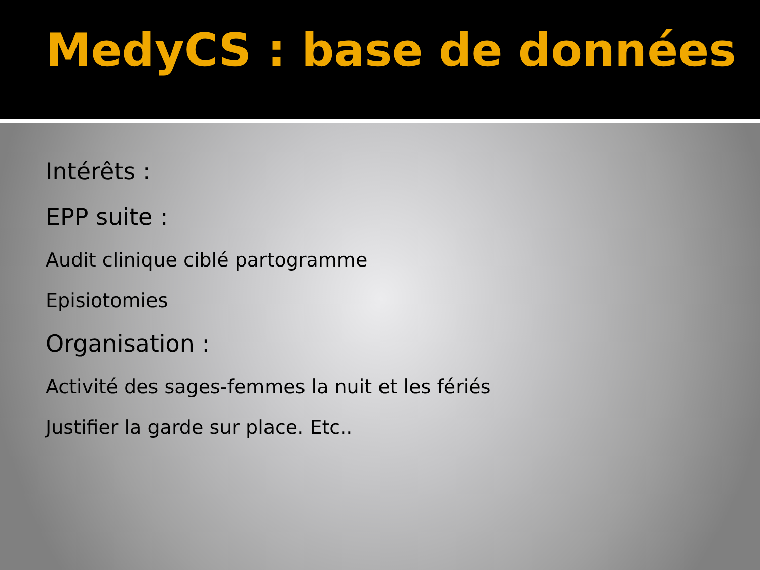MedyCS : base de données
Intérêts :
EPP suite :
Audit clinique ciblé partogramme
Episiotomies
Organisation :
Activité des sages-femmes la nuit et les fériés
Justifier la garde sur place. Etc..